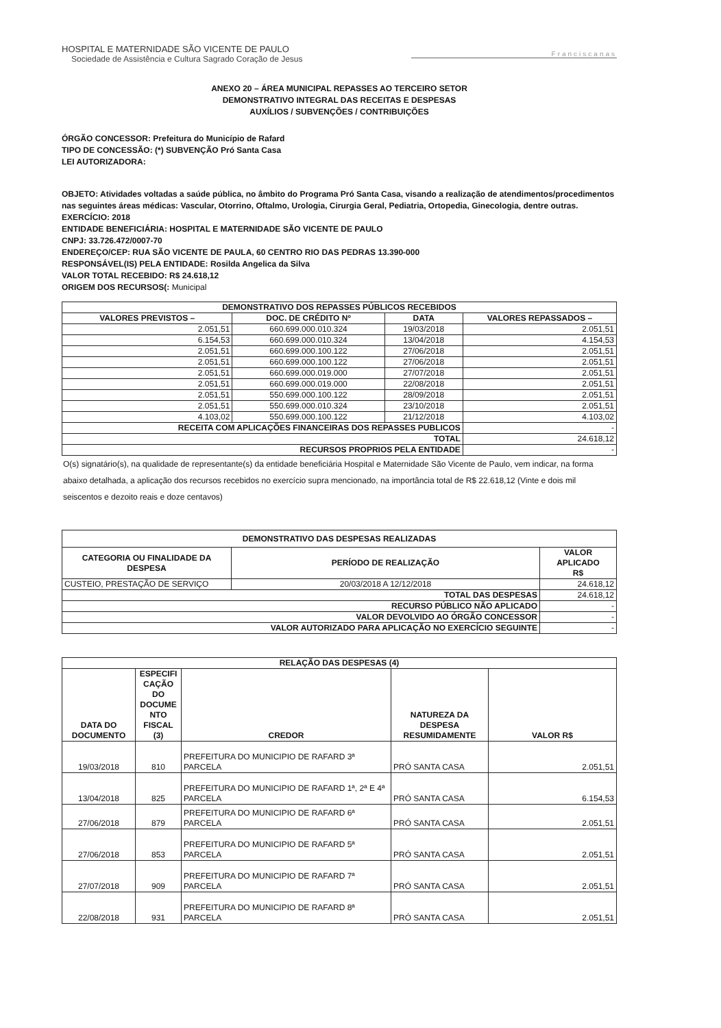HOSPITAL E MATERNIDADE SÃO VICENTE DE PAULO
Sociedade de Assistência e Cultura Sagrado Coração de Jesus
Franciscanas
ANEXO 20 – ÁREA MUNICIPAL REPASSES AO TERCEIRO SETOR
DEMONSTRATIVO INTEGRAL DAS RECEITAS E DESPESAS
AUXÍLIOS / SUBVENÇÕES / CONTRIBUIÇÕES
ÓRGÃO CONCESSOR: Prefeitura do Município de Rafard
TIPO DE CONCESSÃO: (*) SUBVENÇÃO Pró Santa Casa
LEI AUTORIZADORA:
OBJETO: Atividades voltadas a saúde pública, no âmbito do Programa Pró Santa Casa, visando a realização de atendimentos/procedimentos nas seguintes áreas médicas: Vascular, Otorrino, Oftalmo, Urologia, Cirurgia Geral, Pediatria, Ortopedia, Ginecologia, dentre outras.
EXERCÍCIO: 2018
ENTIDADE BENEFICIÁRIA: HOSPITAL E MATERNIDADE SÃO VICENTE DE PAULO
CNPJ: 33.726.472/0007-70
ENDEREÇO/CEP: RUA SÃO VICENTE DE PAULA, 60 CENTRO RIO DAS PEDRAS 13.390-000
RESPONSÁVEL(IS) PELA ENTIDADE: Rosilda Angelica da Silva
VALOR TOTAL RECEBIDO: R$ 24.618,12
ORIGEM DOS RECURSOS(: Municipal
| DEMONSTRATIVO DOS REPASSES PÚBLICOS RECEBIDOS | | | |
| --- | --- | --- | --- |
| VALORES PREVISTOS – | DOC. DE CRÉDITO Nº | DATA | VALORES REPASSADOS – |
| 2.051,51 | 660.699.000.010.324 | 19/03/2018 | 2.051,51 |
| 6.154,53 | 660.699.000.010.324 | 13/04/2018 | 4.154,53 |
| 2.051,51 | 660.699.000.100.122 | 27/06/2018 | 2.051,51 |
| 2.051,51 | 660.699.000.100.122 | 27/06/2018 | 2.051,51 |
| 2.051,51 | 660.699.000.019.000 | 27/07/2018 | 2.051,51 |
| 2.051,51 | 660.699.000.019.000 | 22/08/2018 | 2.051,51 |
| 2.051,51 | 550.699.000.100.122 | 28/09/2018 | 2.051,51 |
| 2.051,51 | 550.699.000.010.324 | 23/10/2018 | 2.051,51 |
| 4.103,02 | 550.699.000.100.122 | 21/12/2018 | 4.103,02 |
| RECEITA COM APLICAÇÕES FINANCEIRAS DOS REPASSES PUBLICOS | | | - |
| TOTAL | | | 24.618,12 |
| RECURSOS PROPRIOS PELA ENTIDADE | | | - |
O(s) signatário(s), na qualidade de representante(s) da entidade beneficiária Hospital e Maternidade São Vicente de Paulo, vem indicar, na forma abaixo detalhada, a aplicação dos recursos recebidos no exercício supra mencionado, na importância total de R$ 22.618,12 (Vinte e dois mil seiscentos e dezoito reais e doze centavos)
| DEMONSTRATIVO DAS DESPESAS REALIZADAS | | |
| --- | --- | --- |
| CATEGORIA OU FINALIDADE DA DESPESA | PERÍODO DE REALIZAÇÃO | VALOR APLICADO R$ |
| CUSTEIO, PRESTAÇÃO DE SERVIÇO | 20/03/2018 A 12/12/2018 | 24.618,12 |
| TOTAL DAS DESPESAS | | 24.618,12 |
| RECURSO PÚBLICO NÃO APLICADO | | - |
| VALOR DEVOLVIDO AO ÓRGÃO CONCESSOR | | - |
| VALOR AUTORIZADO PARA APLICAÇÃO NO EXERCÍCIO SEGUINTE | | - |
| RELAÇÃO DAS DESPESAS (4) | | | | |
| --- | --- | --- | --- | --- |
| DATA DO DOCUMENTO | ESPECIFI CAÇÃO DO DOCUME NTO FISCAL (3) | CREDOR | NATUREZA DA DESPESA RESUMIDAMENTE | VALOR R$ |
| 19/03/2018 | 810 | PREFEITURA DO MUNICIPIO DE RAFARD 3ª PARCELA | PRÓ SANTA CASA | 2.051,51 |
| 13/04/2018 | 825 | PREFEITURA DO MUNICIPIO DE RAFARD 1ª, 2ª E 4ª PARCELA | PRÓ SANTA CASA | 6.154,53 |
| 27/06/2018 | 879 | PREFEITURA DO MUNICIPIO DE RAFARD 6ª PARCELA | PRÓ SANTA CASA | 2.051,51 |
| 27/06/2018 | 853 | PREFEITURA DO MUNICIPIO DE RAFARD 5ª PARCELA | PRÓ SANTA CASA | 2.051,51 |
| 27/07/2018 | 909 | PREFEITURA DO MUNICIPIO DE RAFARD 7ª PARCELA | PRÓ SANTA CASA | 2.051,51 |
| 22/08/2018 | 931 | PREFEITURA DO MUNICIPIO DE RAFARD 8ª PARCELA | PRÓ SANTA CASA | 2.051,51 |